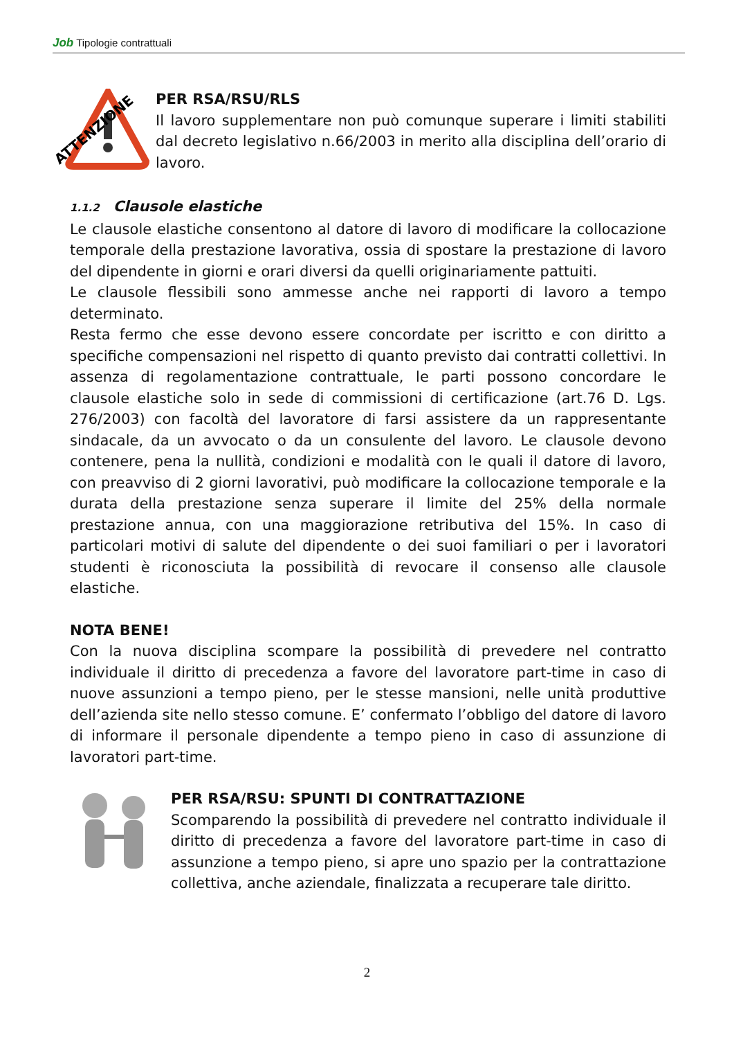Job Tipologie contrattuali
ATTENZIONE
PER RSA/RSU/RLS
Il lavoro supplementare non può comunque superare i limiti stabiliti dal decreto legislativo n.66/2003 in merito alla disciplina dell’orario di lavoro.
1.1.2 Clausole elastiche
Le clausole elastiche consentono al datore di lavoro di modificare la collocazione temporale della prestazione lavorativa, ossia di spostare la prestazione di lavoro del dipendente in giorni e orari diversi da quelli originariamente pattuiti.
Le clausole flessibili sono ammesse anche nei rapporti di lavoro a tempo determinato.
Resta fermo che esse devono essere concordate per iscritto e con diritto a specifiche compensazioni nel rispetto di quanto previsto dai contratti collettivi. In assenza di regolamentazione contrattuale, le parti possono concordare le clausole elastiche solo in sede di commissioni di certificazione (art.76 D. Lgs. 276/2003) con facoltà del lavoratore di farsi assistere da un rappresentante sindacale, da un avvocato o da un consulente del lavoro. Le clausole devono contenere, pena la nullità, condizioni e modalità con le quali il datore di lavoro, con preavviso di 2 giorni lavorativi, può modificare la collocazione temporale e la durata della prestazione senza superare il limite del 25% della normale prestazione annua, con una maggiorazione retributiva del 15%. In caso di particolari motivi di salute del dipendente o dei suoi familiari o per i lavoratori studenti è riconosciuta la possibilità di revocare il consenso alle clausole elastiche.
NOTA BENE!
Con la nuova disciplina scompare la possibilità di prevedere nel contratto individuale il diritto di precedenza a favore del lavoratore part-time in caso di nuove assunzioni a tempo pieno, per le stesse mansioni, nelle unità produttive dell’azienda site nello stesso comune. E’ confermato l’obbligo del datore di lavoro di informare il personale dipendente a tempo pieno in caso di assunzione di lavoratori part-time.
PER RSA/RSU: SPUNTI DI CONTRATTAZIONE
Scomparendo la possibilità di prevedere nel contratto individuale il diritto di precedenza a favore del lavoratore part-time in caso di assunzione a tempo pieno, si apre uno spazio per la contrattazione collettiva, anche aziendale, finalizzata a recuperare tale diritto.
2